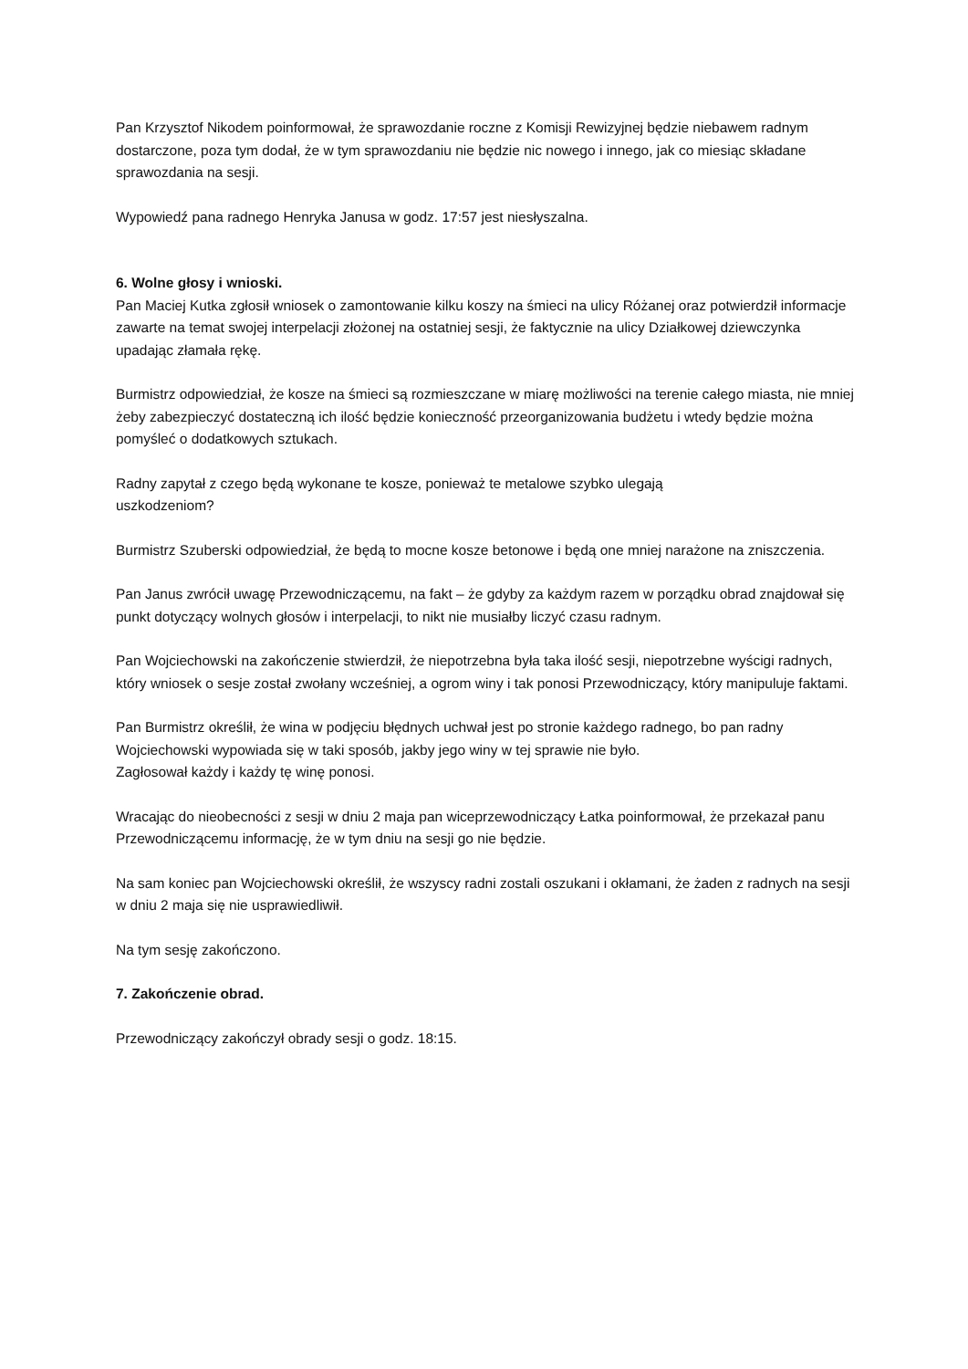Pan Krzysztof Nikodem poinformował, że sprawozdanie roczne z Komisji Rewizyjnej będzie niebawem radnym dostarczone, poza tym dodał, że w tym sprawozdaniu nie będzie nic nowego i innego, jak co miesiąc składane sprawozdania na sesji.
Wypowiedź pana radnego Henryka Janusa w godz. 17:57 jest niesłyszalna.
6. Wolne głosy i wnioski.
Pan Maciej Kutka zgłosił wniosek o zamontowanie kilku koszy na śmieci na ulicy Różanej oraz potwierdził informacje zawarte na temat swojej interpelacji złożonej na ostatniej sesji, że faktycznie na ulicy Działkowej dziewczynka upadając złamała rękę.
Burmistrz odpowiedział, że kosze na śmieci są rozmieszczane w miarę możliwości na terenie całego miasta, nie mniej żeby zabezpieczyć dostateczną ich ilość będzie konieczność przeorganizowania budżetu i wtedy będzie można pomyśleć o dodatkowych sztukach.
Radny zapytał z czego będą wykonane te kosze, ponieważ te metalowe szybko ulegają
uszkodzeniom?
Burmistrz Szuberski odpowiedział, że będą to mocne kosze betonowe i będą one mniej narażone na zniszczenia.
Pan Janus zwrócił uwagę Przewodniczącemu, na fakt – że gdyby za każdym razem w porządku obrad znajdował się punkt dotyczący wolnych głosów i interpelacji, to nikt nie musiałby liczyć czasu radnym.
Pan Wojciechowski na zakończenie stwierdził, że niepotrzebna była taka ilość sesji, niepotrzebne wyścigi radnych, który wniosek o sesje został zwołany wcześniej, a ogrom winy i tak ponosi Przewodniczący, który manipuluje faktami.
Pan Burmistrz określił, że wina w podjęciu błędnych uchwał jest po stronie każdego radnego, bo pan radny Wojciechowski wypowiada się w taki sposób, jakby jego winy w tej sprawie nie było.
Zagłosował każdy i każdy tę winę ponosi.
Wracając do nieobecności z sesji w dniu 2 maja pan wiceprzewodniczący Łatka poinformował, że przekazał panu Przewodniczącemu informację, że w tym dniu na sesji go nie będzie.
Na sam koniec pan Wojciechowski określił, że wszyscy radni zostali oszukani i okłamani, że żaden z radnych na sesji w dniu 2 maja się nie usprawiedliwił.
Na tym sesję zakończono.
7. Zakończenie obrad.
Przewodniczący zakończył obrady sesji o godz. 18:15.